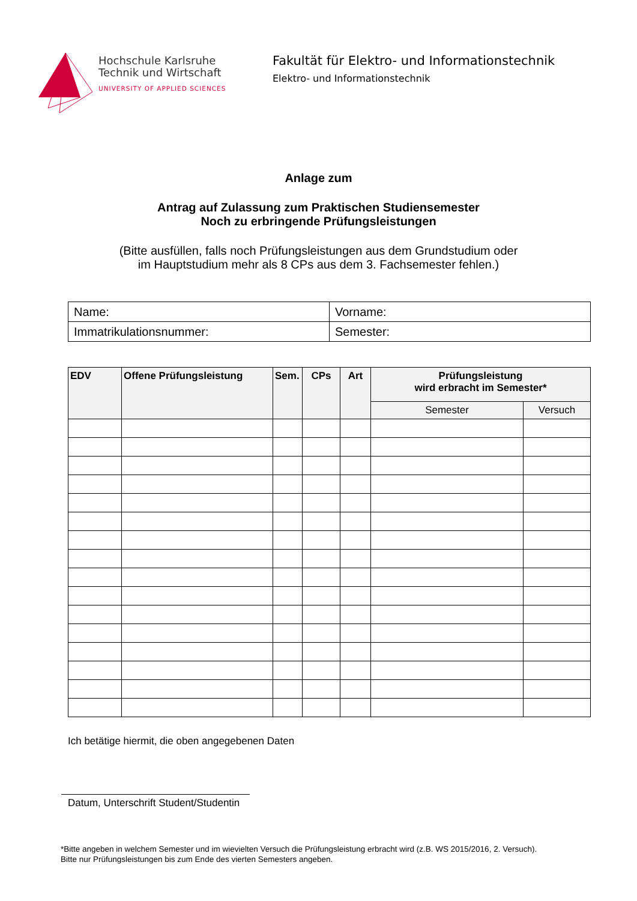Hochschule Karlsruhe
Technik und Wirtschaft
UNIVERSITY OF APPLIED SCIENCES
Fakultät für Elektro- und Informationstechnik
Elektro- und Informationstechnik
Anlage zum
Antrag auf Zulassung zum Praktischen Studiensemester
Noch zu erbringende Prüfungsleistungen
(Bitte ausfüllen, falls noch Prüfungsleistungen aus dem Grundstudium oder
im Hauptstudium mehr als 8 CPs aus dem 3. Fachsemester fehlen.)
| Name: | Vorname: |
| Immatrikulationsnummer: | Semester: |
| EDV | Offene Prüfungsleistung | Sem. | CPs | Art | Prüfungsleistung wird erbracht im Semester* | |
| --- | --- | --- | --- | --- | --- | --- |
| | | | | | Semester | Versuch |
Ich betätige hiermit, die oben angegebenen Daten
Datum, Unterschrift Student/Studentin
*Bitte angeben in welchem Semester und im wievielten Versuch die Prüfungsleistung erbracht wird (z.B. WS 2015/2016, 2. Versuch).
Bitte nur Prüfungsleistungen bis zum Ende des vierten Semesters angeben.